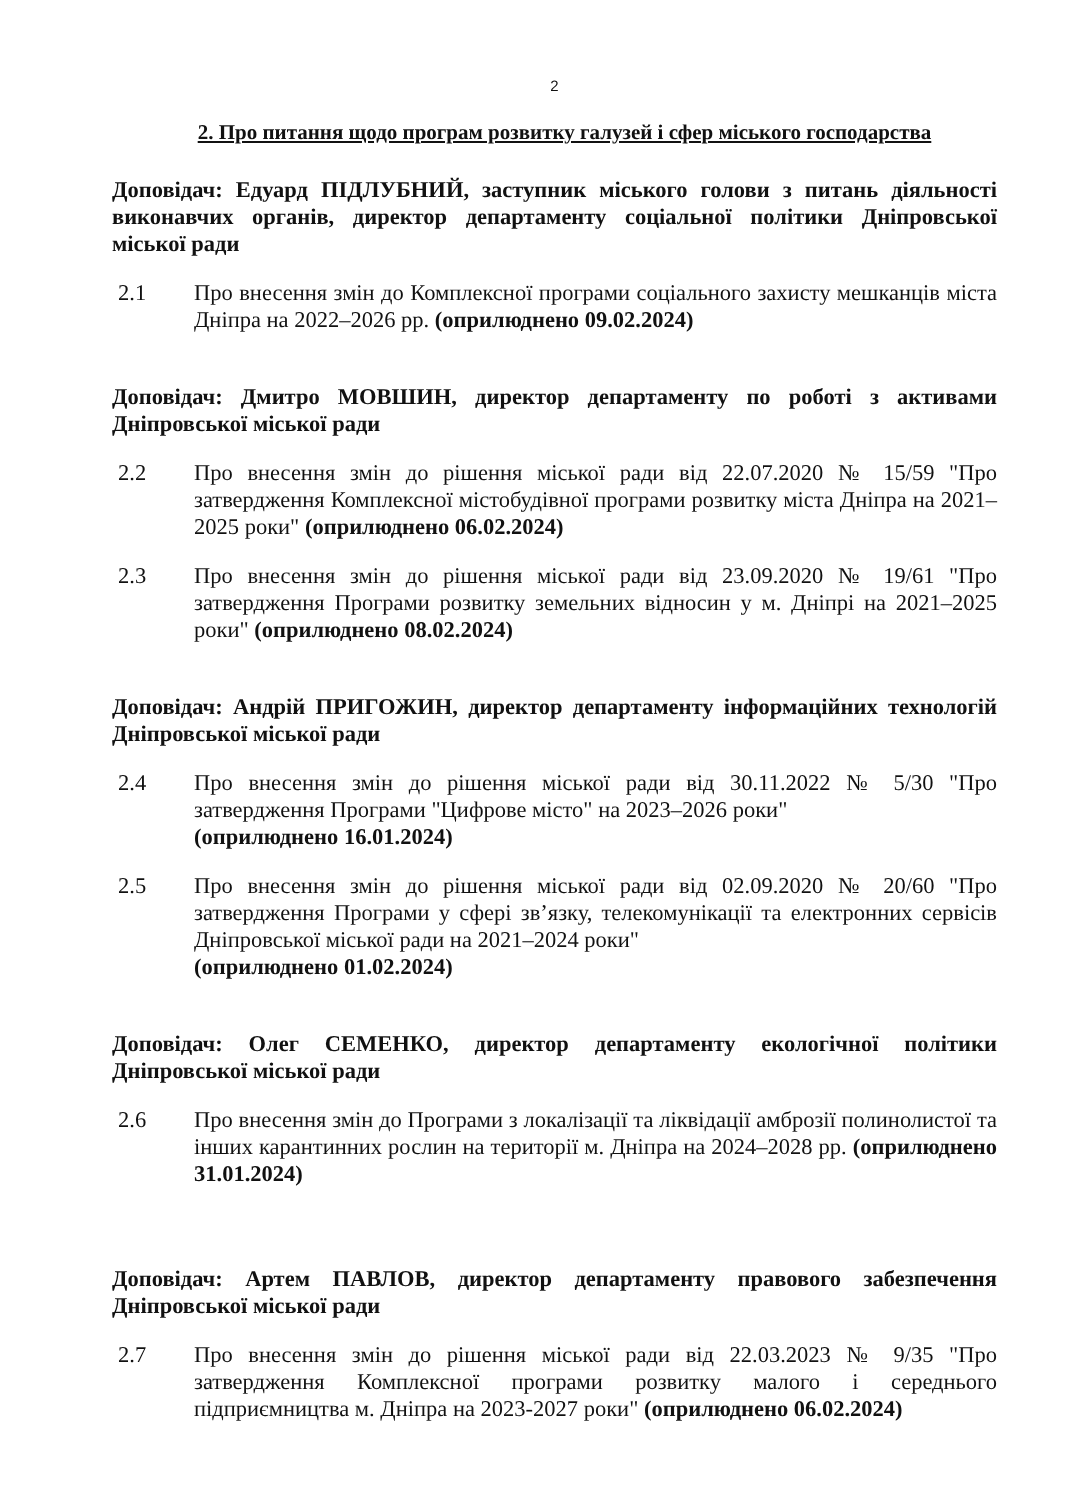2
2. Про питання щодо програм розвитку галузей і сфер міського господарства
Доповідач: Едуард ПІДЛУБНИЙ, заступник міського голови з питань діяльності виконавчих органів, директор департаменту соціальної політики Дніпровської міської ради
2.1 Про внесення змін до Комплексної програми соціального захисту мешканців міста Дніпра на 2022–2026 рр. (оприлюднено 09.02.2024)
Доповідач: Дмитро МОВШИН, директор департаменту по роботі з активами Дніпровської міської ради
2.2 Про внесення змін до рішення міської ради від 22.07.2020 № 15/59 "Про затвердження Комплексної містобудівної програми розвитку міста Дніпра на 2021–2025 роки" (оприлюднено 06.02.2024)
2.3 Про внесення змін до рішення міської ради від 23.09.2020 № 19/61 "Про затвердження Програми розвитку земельних відносин у м. Дніпрі на 2021–2025 роки" (оприлюднено 08.02.2024)
Доповідач: Андрій ПРИГОЖИН, директор департаменту інформаційних технологій Дніпровської міської ради
2.4 Про внесення змін до рішення міської ради від 30.11.2022 № 5/30 "Про затвердження Програми "Цифрове місто" на 2023–2026 роки"
(оприлюднено 16.01.2024)
2.5 Про внесення змін до рішення міської ради від 02.09.2020 № 20/60 "Про затвердження Програми у сфері зв’язку, телекомунікації та електронних сервісів Дніпровської міської ради на 2021–2024 роки"
(оприлюднено 01.02.2024)
Доповідач: Олег СЕМЕНКО, директор департаменту екологічної політики Дніпровської міської ради
2.6 Про внесення змін до Програми з локалізації та ліквідації амброзії полинолистої та інших карантинних рослин на території м. Дніпра на 2024–2028 рр. (оприлюднено 31.01.2024)
Доповідач: Артем ПАВЛОВ, директор департаменту правового забезпечення Дніпровської міської ради
2.7 Про внесення змін до рішення міської ради від 22.03.2023 № 9/35 "Про затвердження Комплексної програми розвитку малого і середнього підприємництва м. Дніпра на 2023-2027 роки" (оприлюднено 06.02.2024)